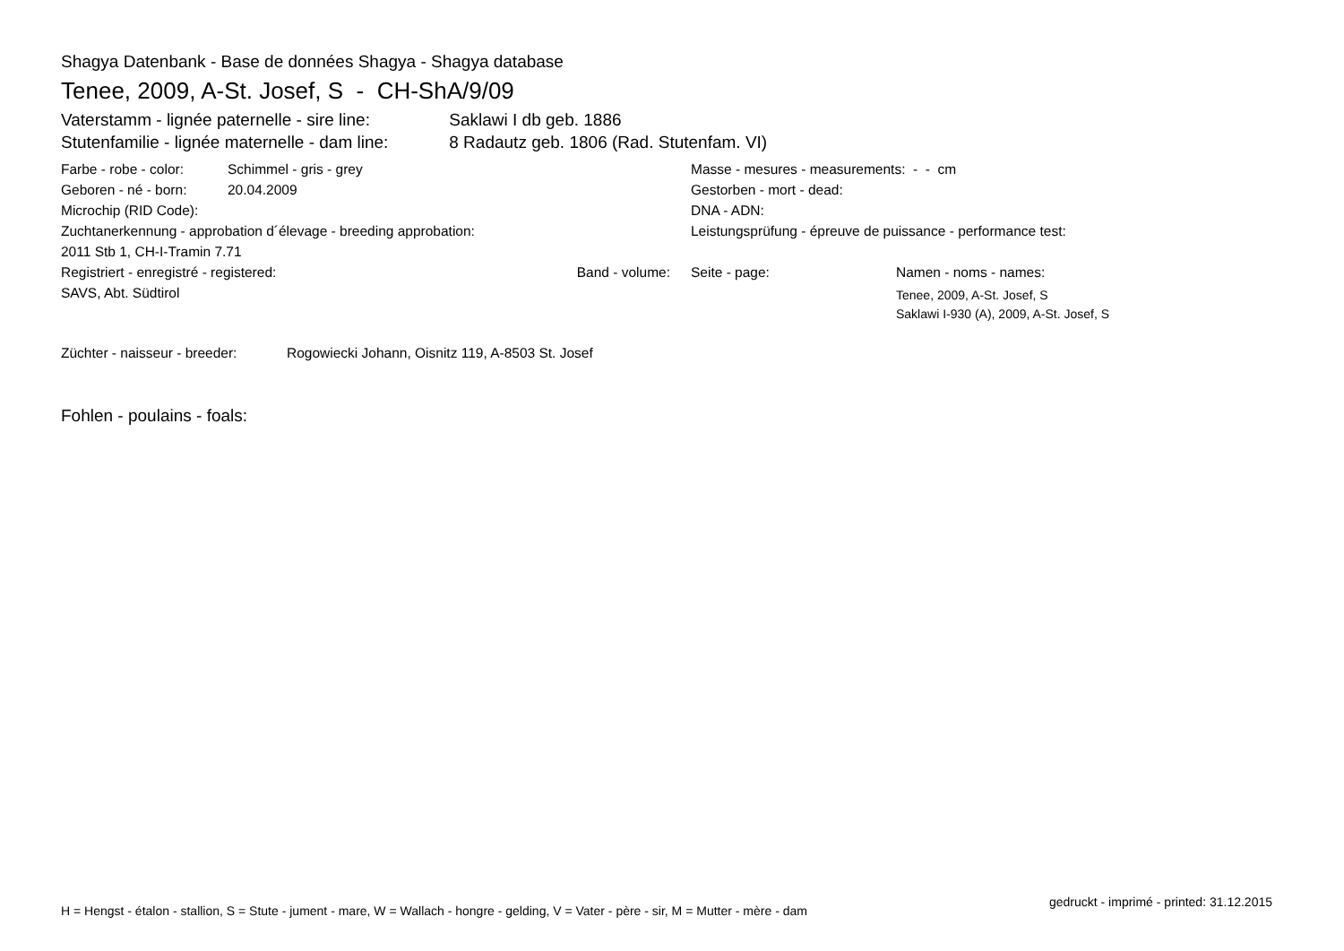Shagya Datenbank - Base de données Shagya - Shagya database
Tenee, 2009, A-St. Josef, S - CH-ShA/9/09
Vaterstamm - lignée paternelle - sire line: Saklawi I db geb. 1886
Stutenfamilie - lignée maternelle - dam line: 8 Radautz geb. 1806 (Rad. Stutenfam. VI)
Farbe - robe - color: Schimmel - gris - grey
Geboren - né - born: 20.04.2009
Microchip (RID Code):
Zuchtanerkennung - approbation d´élevage - breeding approbation:
2011 Stb 1, CH-I-Tramin 7.71
Registriert - enregistré - registered: Band - volume:
SAVS, Abt. Südtirol
Masse - mesures - measurements: - - cm
Gestorben - mort - dead:
DNA - ADN:
Leistungsprüfung - épreuve de puissance - performance test:
Seite - page: Namen - noms - names:
Tenee, 2009, A-St. Josef, S
Saklawi I-930 (A), 2009, A-St. Josef, S
Züchter - naisseur - breeder: Rogowiecki Johann, Oisnitz 119, A-8503 St. Josef
Fohlen - poulains - foals:
H = Hengst - étalon - stallion, S = Stute - jument - mare, W = Wallach - hongre - gelding, V = Vater - père - sir, M = Mutter - mère - dam
gedruckt - imprimé - printed: 31.12.2015